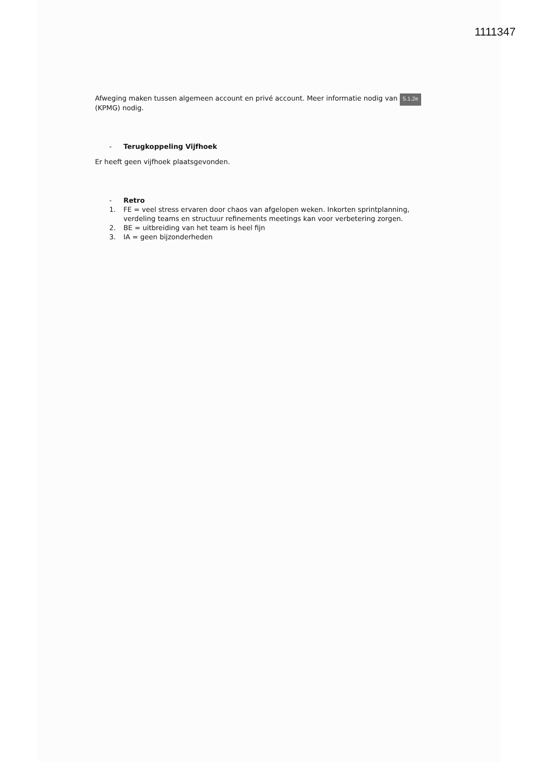1111347
Afweging maken tussen algemeen account en privé account. Meer informatie nodig van 5.1.2e (KPMG) nodig.
- Terugkoppeling Vijfhoek
Er heeft geen vijfhoek plaatsgevonden.
- Retro
1. FE = veel stress ervaren door chaos van afgelopen weken. Inkorten sprintplanning, verdeling teams en structuur refinements meetings kan voor verbetering zorgen.
2. BE = uitbreiding van het team is heel fijn
3. IA = geen bijzonderheden